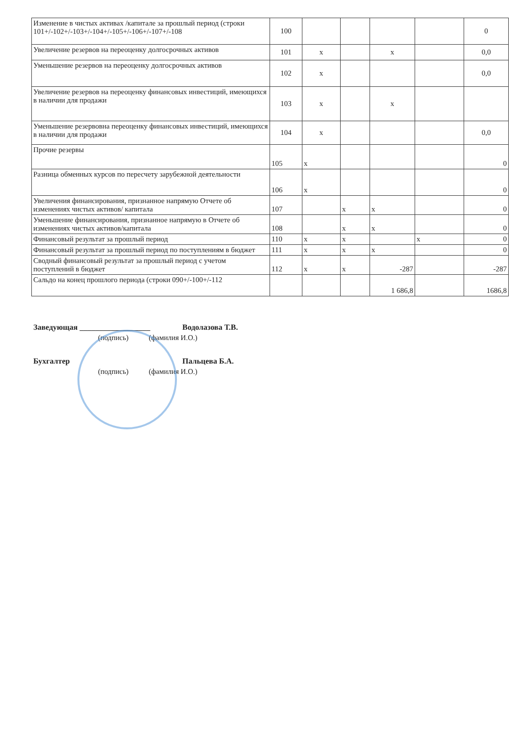| Изменение в чистых активах /капитале за прошлый период (строки 101+/-102+/-103+/-104+/-105+/-106+/-107+/-108 | 100 | | | | | 0 |
| Увеличение резервов на переоценку долгосрочных активов | 101 | х | | х | | 0,0 |
| Уменьшение резервов на переоценку долгосрочных активов | 102 | х | | | | 0,0 |
| Увеличение резервов на переоценку финансовых инвестиций, имеющихся в наличии для продажи | 103 | х | | х | | |
| Уменьшение резервовна переоценку финансовых инвестиций, имеющихся в наличии для продажи | 104 | х | | | | 0,0 |
| Прочие резервы | 105 | х | | | | 0 |
| Разница обменных курсов по пересчету зарубежной деятельности | 106 | х | | | | 0 |
| Увеличения финансирования, признанное напрямую Отчете об изменениях чистых активов/ капитала | 107 | | х | х | | 0 |
| Уменьшение финансирования, признанное напрямую в Отчете об изменениях чистых активов/капитала | 108 | | х | х | | 0 |
| Финансовый результат за прошлый период | 110 | х | х | | х | 0 |
| Финансовый результат за прошлый период по поступлениям в бюджет | 111 | х | х | х | | 0 |
| Сводный финансовый результат за прошлый период с учетом поступлений в бюджет | 112 | х | х | -287 | | -287 |
| Сальдо на конец прошлого периода (строки 090+/-100+/-112 | | | | 1 686,8 | | 1686,8 |
Заведующая __________________ Водолазова Т.В.
(подпись) (фамилия И.О.)
Бухгалтер Пальцева Б.А.
(подпись) (фамилия И.О.)